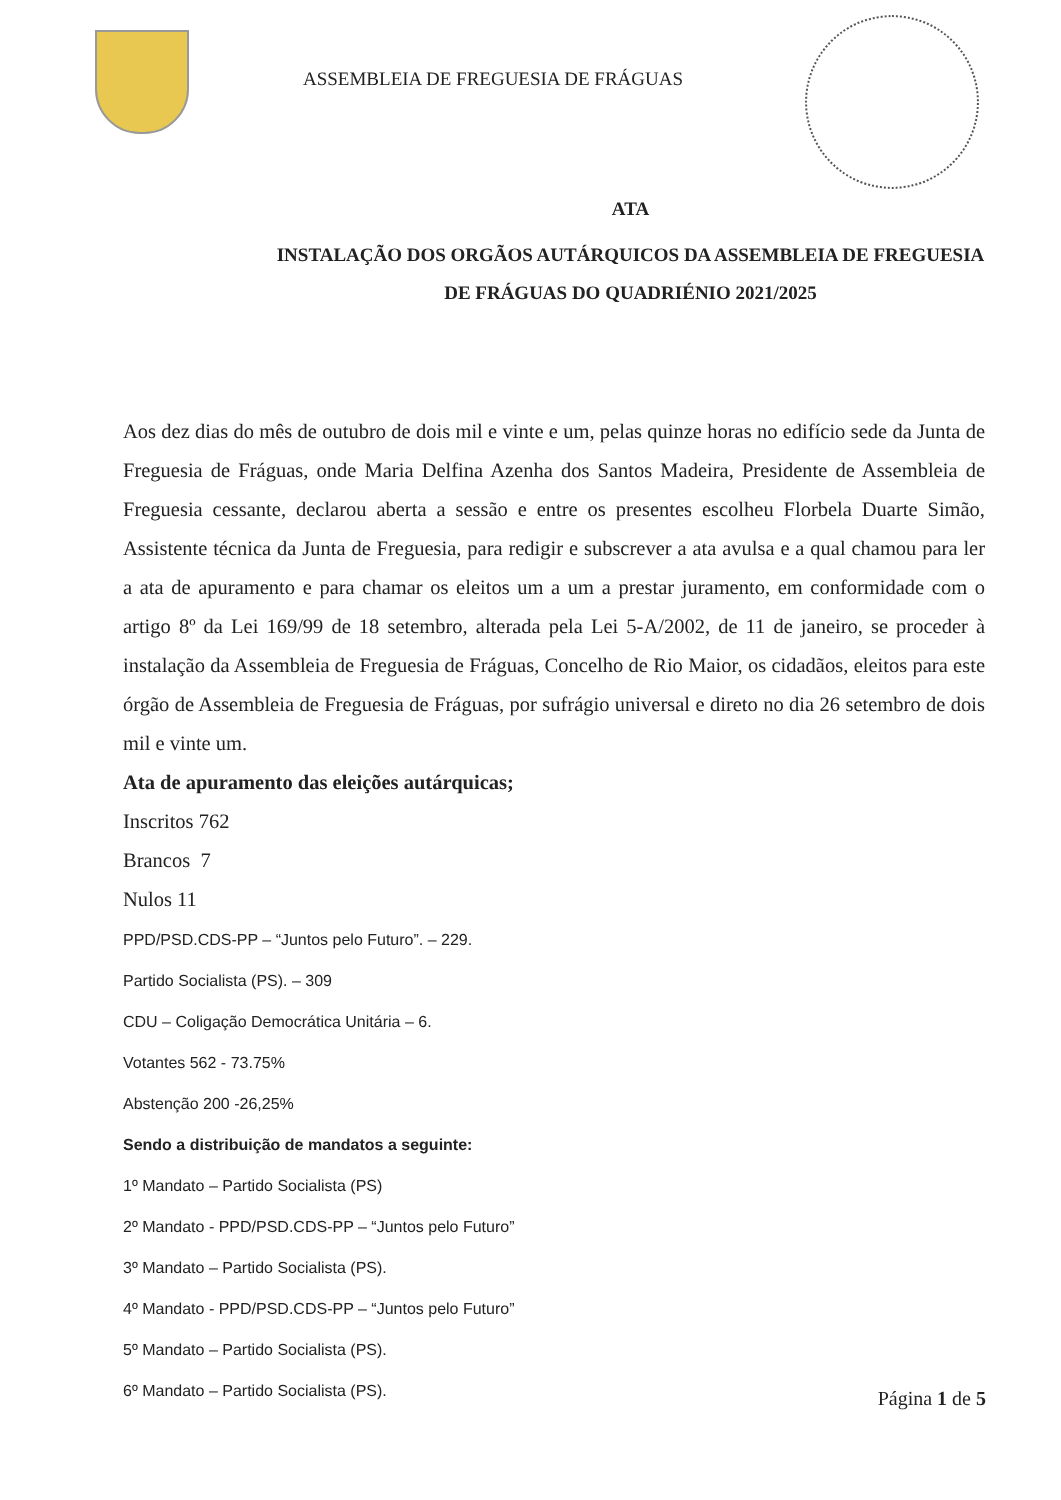ASSEMBLEIA DE FREGUESIA DE FRÁGUAS
ATA
INSTALAÇÃO DOS ORGÃOS AUTÁRQUICOS DA ASSEMBLEIA DE FREGUESIA
DE FRÁGUAS DO QUADRIÉNIO 2021/2025
Aos dez dias do mês de outubro de dois mil e vinte e um, pelas quinze horas no edifício sede da Junta de Freguesia de Fráguas, onde Maria Delfina Azenha dos Santos Madeira, Presidente de Assembleia de Freguesia cessante, declarou aberta a sessão e entre os presentes escolheu Florbela Duarte Simão, Assistente técnica da Junta de Freguesia, para redigir e subscrever a ata avulsa e a qual chamou para ler a ata de apuramento e para chamar os eleitos um a um a prestar juramento, em conformidade com o artigo 8º da Lei 169/99 de 18 setembro, alterada pela Lei 5-A/2002, de 11 de janeiro, se proceder à instalação da Assembleia de Freguesia de Fráguas, Concelho de Rio Maior, os cidadãos, eleitos para este órgão de Assembleia de Freguesia de Fráguas, por sufrágio universal e direto no dia 26 setembro de dois mil e vinte um.
Ata de apuramento das eleições autárquicas;
Inscritos 762
Brancos 7
Nulos 11
PPD/PSD.CDS-PP – “Juntos pelo Futuro”. – 229.
Partido Socialista (PS). – 309
CDU – Coligação Democrática Unitária – 6.
Votantes 562 - 73.75%
Abstenção 200 -26,25%
Sendo a distribuição de mandatos a seguinte:
1º Mandato – Partido Socialista (PS)
2º Mandato - PPD/PSD.CDS-PP – “Juntos pelo Futuro”
3º Mandato – Partido Socialista (PS).
4º Mandato - PPD/PSD.CDS-PP – “Juntos pelo Futuro”
5º Mandato – Partido Socialista (PS).
6º Mandato – Partido Socialista (PS).
Página 1 de 5